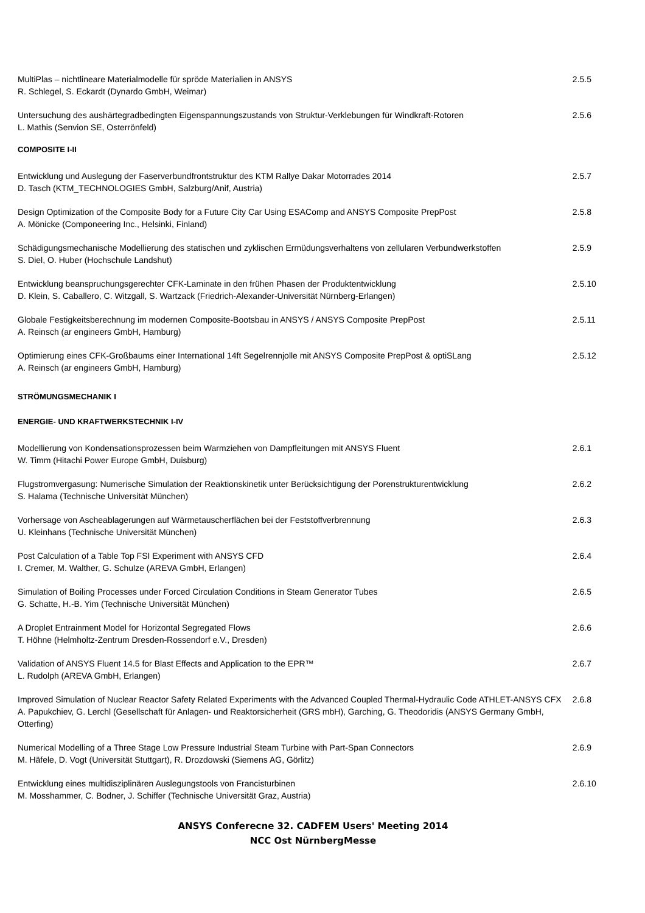MultiPlas – nichtlineare Materialmodelle für spröde Materialien in ANSYS
R. Schlegel, S. Eckardt (Dynardo GmbH, Weimar)
2.5.5
Untersuchung des aushärtegradbedingten Eigenspannungszustands von Struktur-Verklebungen für Windkraft-Rotoren
L. Mathis (Senvion SE, Osterrönfeld)
2.5.6
COMPOSITE I-II
Entwicklung und Auslegung der Faserverbundfrontstruktur des KTM Rallye Dakar Motorrades 2014
D. Tasch (KTM_TECHNOLOGIES GmbH, Salzburg/Anif, Austria)
2.5.7
Design Optimization of the Composite Body for a Future City Car Using ESAComp and ANSYS Composite PrepPost
A. Mönicke (Componeering Inc., Helsinki, Finland)
2.5.8
Schädigungsmechanische Modellierung des statischen und zyklischen Ermüdungsverhaltens von zellularen Verbundwerkstoffen
S. Diel, O. Huber (Hochschule Landshut)
2.5.9
Entwicklung beanspruchungsgerechter CFK-Laminate in den frühen Phasen der Produktentwicklung
D. Klein, S. Caballero, C. Witzgall, S. Wartzack (Friedrich-Alexander-Universität Nürnberg-Erlangen)
2.5.10
Globale Festigkeitsberechnung im modernen Composite-Bootsbau in ANSYS / ANSYS Composite PrepPost
A. Reinsch (ar engineers GmbH, Hamburg)
2.5.11
Optimierung eines CFK-Großbaums einer International 14ft Segelrennjolle mit ANSYS Composite PrepPost & optiSLang
A. Reinsch (ar engineers GmbH, Hamburg)
2.5.12
STRÖMUNGSMECHANIK I
ENERGIE- UND KRAFTWERKSTECHNIK I-IV
Modellierung von Kondensationsprozessen beim Warmziehen von Dampfleitungen mit ANSYS Fluent
W. Timm (Hitachi Power Europe GmbH, Duisburg)
2.6.1
Flugstromvergasung: Numerische Simulation der Reaktionskinetik unter Berücksichtigung der Porenstrukturentwicklung
S. Halama (Technische Universität München)
2.6.2
Vorhersage von Ascheablagerungen auf Wärmetauscherflächen bei der Feststoffverbrennung
U. Kleinhans (Technische Universität München)
2.6.3
Post Calculation of a Table Top FSI Experiment with ANSYS CFD
I. Cremer, M. Walther, G. Schulze (AREVA GmbH, Erlangen)
2.6.4
Simulation of Boiling Processes under Forced Circulation Conditions in Steam Generator Tubes
G. Schatte, H.-B. Yim (Technische Universität München)
2.6.5
A Droplet Entrainment Model for Horizontal Segregated Flows
T. Höhne (Helmholtz-Zentrum Dresden-Rossendorf e.V., Dresden)
2.6.6
Validation of ANSYS Fluent 14.5 for Blast Effects and Application to the EPR™
L. Rudolph (AREVA GmbH, Erlangen)
2.6.7
Improved Simulation of Nuclear Reactor Safety Related Experiments with the Advanced Coupled Thermal-Hydraulic Code ATHLET-ANSYS CFX
A. Papukchiev, G. Lerchl (Gesellschaft für Anlagen- und Reaktorsicherheit (GRS mbH), Garching, G. Theodoridis (ANSYS Germany GmbH, Otterfing)
2.6.8
Numerical Modelling of a Three Stage Low Pressure Industrial Steam Turbine with Part-Span Connectors
M. Häfele, D. Vogt (Universität Stuttgart), R. Drozdowski (Siemens AG, Görlitz)
2.6.9
Entwicklung eines multidisziplinären Auslegungstools von Francisturbinen
M. Mosshammer, C. Bodner, J. Schiffer (Technische Universität Graz, Austria)
2.6.10
ANSYS Conferecne 32. CADFEM Users' Meeting 2014
NCC Ost NürnbergMesse